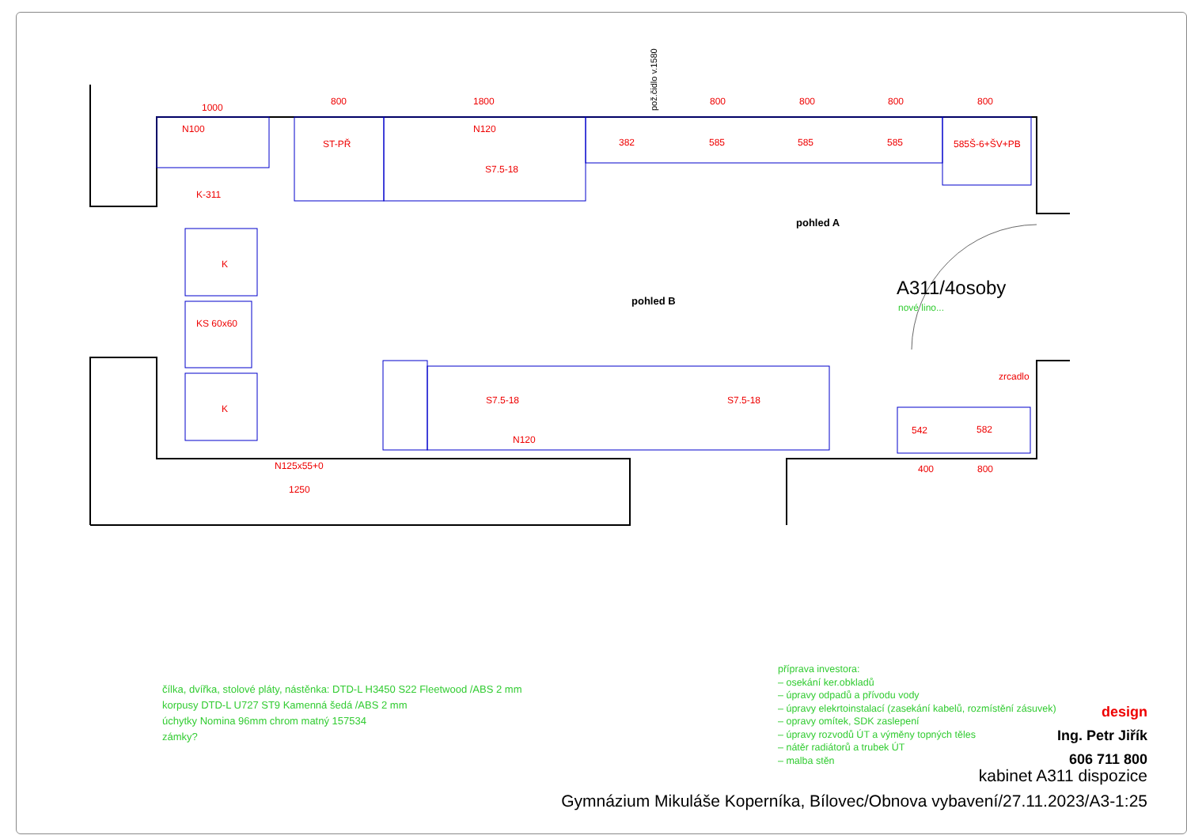N100
K-311
ST-PŘ
N120
S7.5-18
382
585
585
585
585Š-6+ŠV+PB
pohled A
K
KS 60x60
K
pohled B
A311/4osoby
nové lino...
S7.5-18
S7.5-18
N120
N125x55+0
zrcadlo
542
582
1000
800
1800
800
800
800
800
1250
400
800
pož.čidlo v.1580
čílka, dvířka, stolové pláty, nástěnka: DTD-L H3450 S22 Fleetwood /ABS 2 mm
korpusy DTD-L U727 ST9 Kamenná šedá /ABS 2 mm
úchytky Nomina 96mm chrom matný 157534
zámky?
příprava investora:
– osekání ker.obkladů
– úpravy odpadů a přívodu vody
– úpravy elekrtoinstalací (zasekání kabelů, rozmístění zásuvek)
– opravy omítek, SDK zaslepení
– úpravy rozvodů ÚT a výměny topných těles
– nátěr radiátorů a trubek ÚT
– malba stěn
design
Ing. Petr Jiřík
606 711 800
kabinet A311 dispozice
Gymnázium Mikuláše Koperníka, Bílovec/Obnova vybavení/27.11.2023/A3-1:25